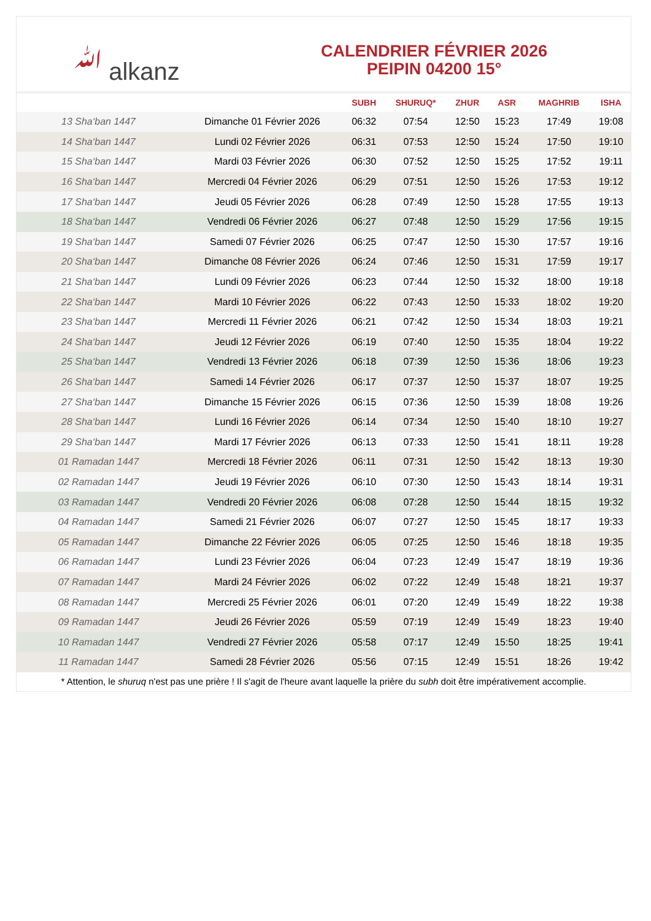ﷲ alkanz
CALENDRIER FÉVRIER 2026
PEIPIN 04200 15°
| | | SUBH | SHURUQ* | ZHUR | ASR | MAGHRIB | ISHA |
| --- | --- | --- | --- | --- | --- | --- | --- |
| 13 Sha‘ban 1447 | Dimanche 01 Février 2026 | 06:32 | 07:54 | 12:50 | 15:23 | 17:49 | 19:08 |
| 14 Sha‘ban 1447 | Lundi 02 Février 2026 | 06:31 | 07:53 | 12:50 | 15:24 | 17:50 | 19:10 |
| 15 Sha‘ban 1447 | Mardi 03 Février 2026 | 06:30 | 07:52 | 12:50 | 15:25 | 17:52 | 19:11 |
| 16 Sha‘ban 1447 | Mercredi 04 Février 2026 | 06:29 | 07:51 | 12:50 | 15:26 | 17:53 | 19:12 |
| 17 Sha‘ban 1447 | Jeudi 05 Février 2026 | 06:28 | 07:49 | 12:50 | 15:28 | 17:55 | 19:13 |
| 18 Sha‘ban 1447 | Vendredi 06 Février 2026 | 06:27 | 07:48 | 12:50 | 15:29 | 17:56 | 19:15 |
| 19 Sha‘ban 1447 | Samedi 07 Février 2026 | 06:25 | 07:47 | 12:50 | 15:30 | 17:57 | 19:16 |
| 20 Sha‘ban 1447 | Dimanche 08 Février 2026 | 06:24 | 07:46 | 12:50 | 15:31 | 17:59 | 19:17 |
| 21 Sha‘ban 1447 | Lundi 09 Février 2026 | 06:23 | 07:44 | 12:50 | 15:32 | 18:00 | 19:18 |
| 22 Sha‘ban 1447 | Mardi 10 Février 2026 | 06:22 | 07:43 | 12:50 | 15:33 | 18:02 | 19:20 |
| 23 Sha‘ban 1447 | Mercredi 11 Février 2026 | 06:21 | 07:42 | 12:50 | 15:34 | 18:03 | 19:21 |
| 24 Sha‘ban 1447 | Jeudi 12 Février 2026 | 06:19 | 07:40 | 12:50 | 15:35 | 18:04 | 19:22 |
| 25 Sha‘ban 1447 | Vendredi 13 Février 2026 | 06:18 | 07:39 | 12:50 | 15:36 | 18:06 | 19:23 |
| 26 Sha‘ban 1447 | Samedi 14 Février 2026 | 06:17 | 07:37 | 12:50 | 15:37 | 18:07 | 19:25 |
| 27 Sha‘ban 1447 | Dimanche 15 Février 2026 | 06:15 | 07:36 | 12:50 | 15:39 | 18:08 | 19:26 |
| 28 Sha‘ban 1447 | Lundi 16 Février 2026 | 06:14 | 07:34 | 12:50 | 15:40 | 18:10 | 19:27 |
| 29 Sha‘ban 1447 | Mardi 17 Février 2026 | 06:13 | 07:33 | 12:50 | 15:41 | 18:11 | 19:28 |
| 01 Ramadan 1447 | Mercredi 18 Février 2026 | 06:11 | 07:31 | 12:50 | 15:42 | 18:13 | 19:30 |
| 02 Ramadan 1447 | Jeudi 19 Février 2026 | 06:10 | 07:30 | 12:50 | 15:43 | 18:14 | 19:31 |
| 03 Ramadan 1447 | Vendredi 20 Février 2026 | 06:08 | 07:28 | 12:50 | 15:44 | 18:15 | 19:32 |
| 04 Ramadan 1447 | Samedi 21 Février 2026 | 06:07 | 07:27 | 12:50 | 15:45 | 18:17 | 19:33 |
| 05 Ramadan 1447 | Dimanche 22 Février 2026 | 06:05 | 07:25 | 12:50 | 15:46 | 18:18 | 19:35 |
| 06 Ramadan 1447 | Lundi 23 Février 2026 | 06:04 | 07:23 | 12:49 | 15:47 | 18:19 | 19:36 |
| 07 Ramadan 1447 | Mardi 24 Février 2026 | 06:02 | 07:22 | 12:49 | 15:48 | 18:21 | 19:37 |
| 08 Ramadan 1447 | Mercredi 25 Février 2026 | 06:01 | 07:20 | 12:49 | 15:49 | 18:22 | 19:38 |
| 09 Ramadan 1447 | Jeudi 26 Février 2026 | 05:59 | 07:19 | 12:49 | 15:49 | 18:23 | 19:40 |
| 10 Ramadan 1447 | Vendredi 27 Février 2026 | 05:58 | 07:17 | 12:49 | 15:50 | 18:25 | 19:41 |
| 11 Ramadan 1447 | Samedi 28 Février 2026 | 05:56 | 07:15 | 12:49 | 15:51 | 18:26 | 19:42 |
* Attention, le shuruq n'est pas une prière ! Il s'agit de l'heure avant laquelle la prière du subh doit être impérativement accomplie.